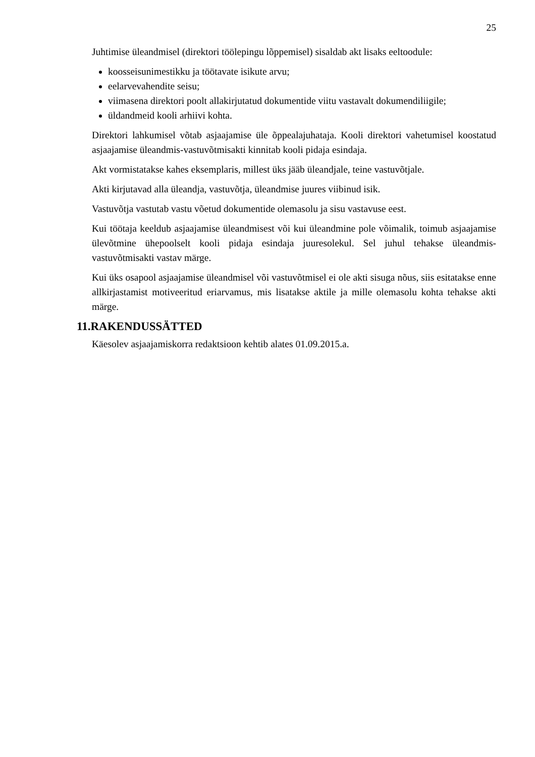25
Juhtimise üleandmisel (direktori töölepingu lõppemisel) sisaldab akt lisaks eeltoodule:
koosseisunimestikku ja töötavate isikute arvu;
eelarvevahendite seisu;
viimasena direktori poolt allakirjutatud dokumentide viitu vastavalt dokumendiliigile;
üldandmeid kooli arhiivi kohta.
Direktori lahkumisel võtab asjaajamise üle õppealajuhataja. Kooli direktori vahetumisel koostatud asjaajamise üleandmis-vastuvõtmisakti kinnitab kooli pidaja esindaja.
Akt vormistatakse kahes eksemplaris, millest üks jääb üleandjale, teine vastuvõtjale.
Akti kirjutavad alla üleandja, vastuvõtja, üleandmise juures viibinud isik.
Vastuvõtja vastutab vastu võetud dokumentide olemasolu ja sisu vastavuse eest.
Kui töötaja keeldub asjaajamise üleandmisest või kui üleandmine pole võimalik, toimub asjaajamise ülevõtmine ühepoolselt kooli pidaja esindaja juuresolekul. Sel juhul tehakse üleandmis-vastuvõtmisakti vastav märge.
Kui üks osapool asjaajamise üleandmisel või vastuvõtmisel ei ole akti sisuga nõus, siis esitatakse enne allkirjastamist motiveeritud eriarvamus, mis lisatakse aktile ja mille olemasolu kohta tehakse akti märge.
11.RAKENDUSSÄTTED
Käesolev asjaajamiskorra redaktsioon kehtib alates 01.09.2015.a.